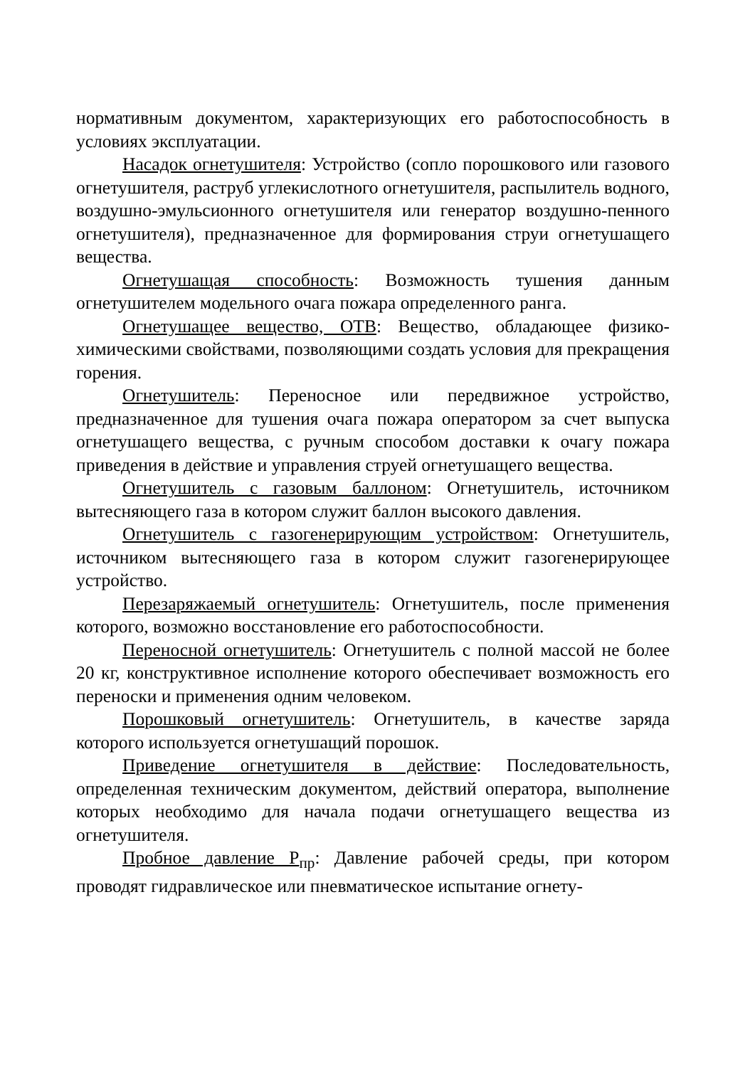нормативным документом, характеризующих его работоспособность в условиях эксплуатации.
Насадок огнетушителя: Устройство (сопло порошкового или газового огнетушителя, раструб углекислотного огнетушителя, распылитель водного, воздушно-эмульсионного огнетушителя или генератор воздушно-пенного огнетушителя), предназначенное для формирования струи огнетушащего вещества.
Огнетушащая способность: Возможность тушения данным огнетушителем модельного очага пожара определенного ранга.
Огнетушащее вещество, ОТВ: Вещество, обладающее физико-химическими свойствами, позволяющими создать условия для прекращения горения.
Огнетушитель: Переносное или передвижное устройство, предназначенное для тушения очага пожара оператором за счет выпуска огнетушащего вещества, с ручным способом доставки к очагу пожара приведения в действие и управления струей огнетушащего вещества.
Огнетушитель с газовым баллоном: Огнетушитель, источником вытесняющего газа в котором служит баллон высокого давления.
Огнетушитель с газогенерирующим устройством: Огнетушитель, источником вытесняющего газа в котором служит газогенерирующее устройство.
Перезаряжаемый огнетушитель: Огнетушитель, после применения которого, возможно восстановление его работоспособности.
Переносной огнетушитель: Огнетушитель с полной массой не более 20 кг, конструктивное исполнение которого обеспечивает возможность его переноски и применения одним человеком.
Порошковый огнетушитель: Огнетушитель, в качестве заряда которого используется огнетушащий порошок.
Приведение огнетушителя в действие: Последовательность, определенная техническим документом, действий оператора, выполнение которых необходимо для начала подачи огнетушащего вещества из огнетушителя.
Пробное давление Р<sub>пр</sub>: Давление рабочей среды, при котором проводят гидравлическое или пневматическое испытание огнету-